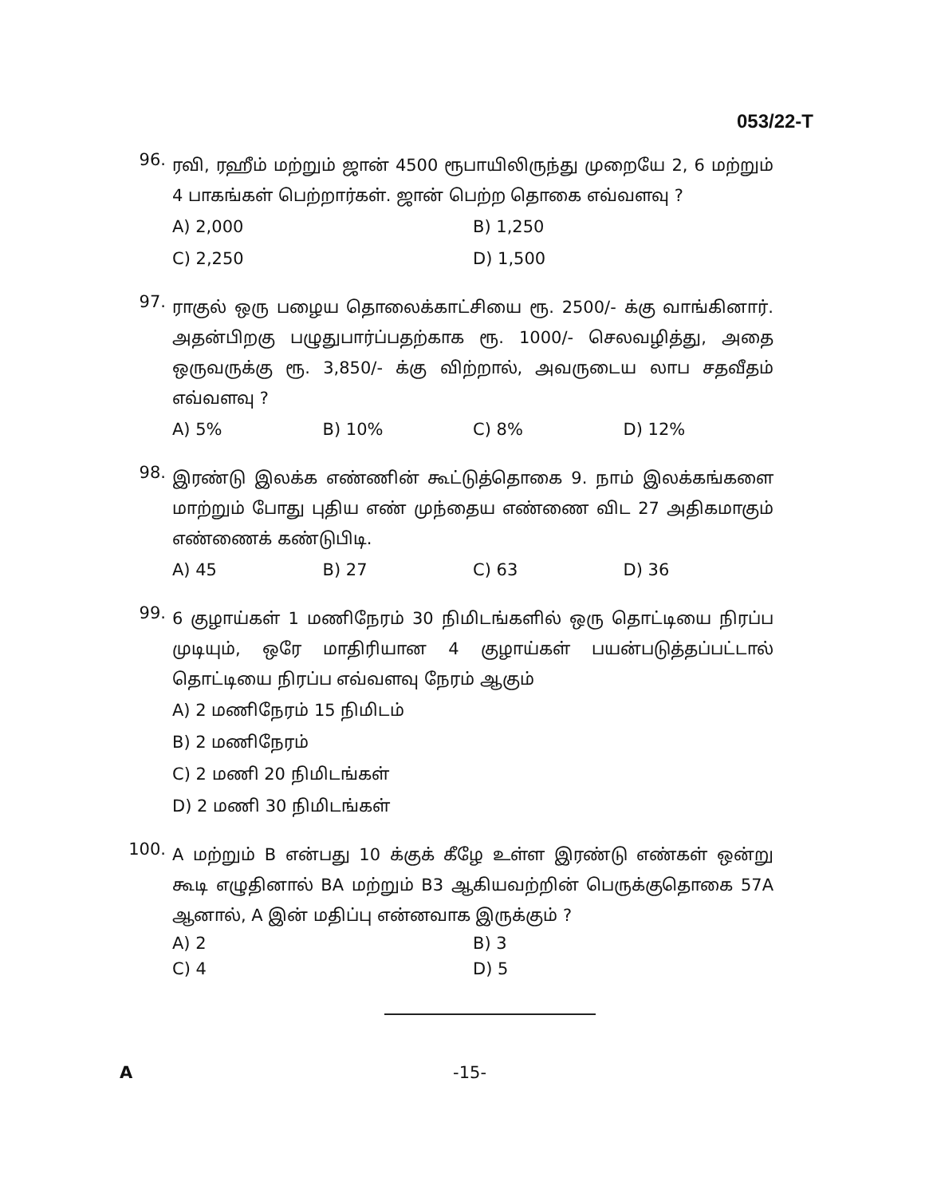053/22-T
96.
ரவி, ரஹீம் மற்றும் ஜான் 4500 ரூபாயிலிருந்து முறையே 2, 6 மற்றும் 4 பாகங்கள் பெற்றார்கள். ஜான் பெற்ற தொகை எவ்வளவு ?
A) 2,000
B) 1,250
C) 2,250
D) 1,500
97.
ராகுல் ஒரு பழைய தொலைக்காட்சியை ரூ. 2500/- க்கு வாங்கினார். அதன்பிறகு பழுதுபார்ப்பதற்காக ரூ. 1000/- செலவழித்து, அதை ஒருவருக்கு ரூ. 3,850/- க்கு விற்றால், அவருடைய லாப சதவீதம் எவ்வளவு ?
A) 5%
B) 10%
C) 8%
D) 12%
98.
இரண்டு இலக்க எண்ணின் கூட்டுத்தொகை 9. நாம் இலக்கங்களை மாற்றும் போது புதிய எண் முந்தைய எண்ணை விட 27 அதிகமாகும் எண்ணைக் கண்டுபிடி.
A) 45
B) 27
C) 63
D) 36
99.
6 குழாய்கள் 1 மணிநேரம் 30 நிமிடங்களில் ஒரு தொட்டியை நிரப்ப முடியும், ஒரே மாதிரியான 4 குழாய்கள் பயன்படுத்தப்பட்டால் தொட்டியை நிரப்ப எவ்வளவு நேரம் ஆகும்
A) 2 மணிநேரம் 15 நிமிடம்
B) 2 மணிநேரம்
C) 2 மணி 20 நிமிடங்கள்
D) 2 மணி 30 நிமிடங்கள்
100.
A மற்றும் B என்பது 10 க்குக் கீழே உள்ள இரண்டு எண்கள் ஒன்று கூடி எழுதினால் BA மற்றும் B3 ஆகியவற்றின் பெருக்குதொகை 57A ஆனால், A இன் மதிப்பு என்னவாக இருக்கும் ?
A) 2
B) 3
C) 4
D) 5
A -15-